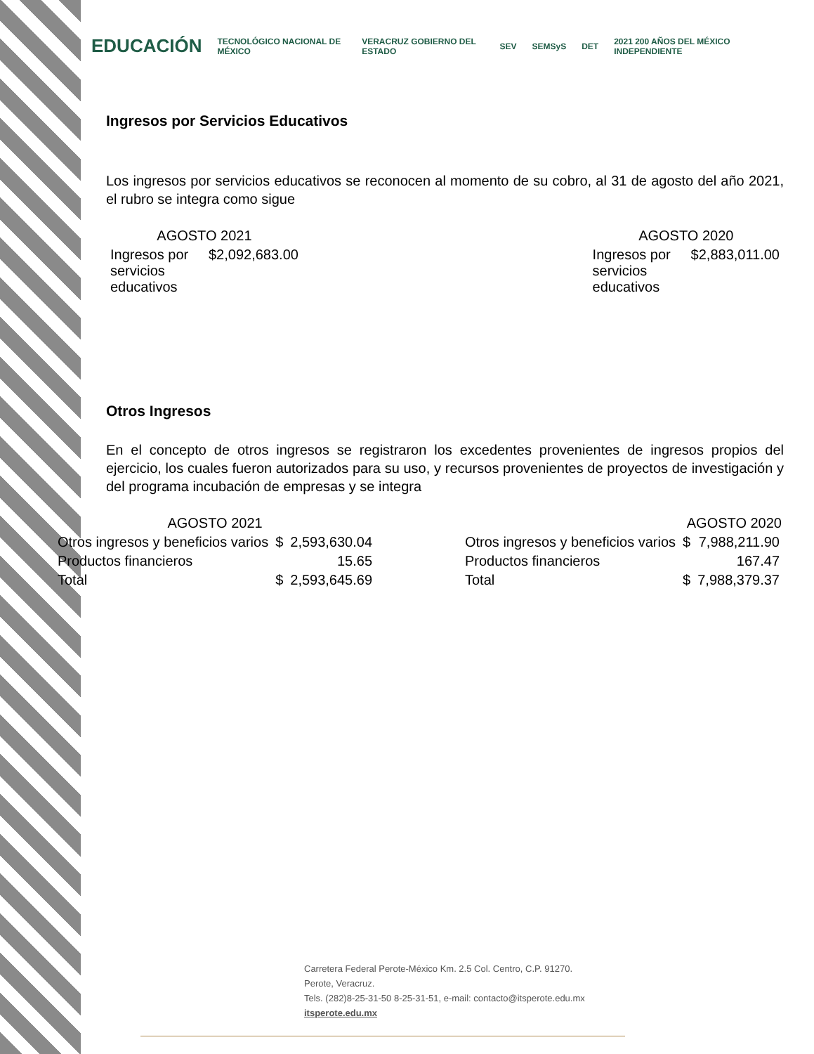EDUCACIÓN TECNOLÓGICO NACIONAL DE MÉXICO VERACRUZ GOBIERNO DEL ESTADO SEV SEMSyS DET 2021 200 AÑOS DEL MÉXICO INDEPENDIENTE
Ingresos por Servicios Educativos
Los ingresos por servicios educativos se reconocen al momento de su cobro, al 31 de agosto del año 2021, el rubro se integra como sigue
| AGOSTO 2021 | |
| --- | --- |
| Ingresos por servicios educativos | $2,092,683.00 |
| AGOSTO 2020 | |
| --- | --- |
| Ingresos por servicios educativos | $2,883,011.00 |
Otros Ingresos
En el concepto de otros ingresos se registraron los excedentes provenientes de ingresos propios del ejercicio, los cuales fueron autorizados para su uso, y recursos provenientes de proyectos de investigación y del programa incubación de empresas y se integra
| AGOSTO 2021 | | |
| --- | --- | --- |
| Otros ingresos y beneficios varios | $ | 2,593,630.04 |
| Productos financieros | | 15.65 |
| Total | $ | 2,593,645.69 |
| AGOSTO 2020 | | |
| --- | --- | --- |
| Otros ingresos y beneficios varios | $ | 7,988,211.90 |
| Productos financieros | | 167.47 |
| Total | $ | 7,988,379.37 |
Carretera Federal Perote-México Km. 2.5 Col. Centro, C.P. 91270.
Perote, Veracruz.
Tels. (282)8-25-31-50 8-25-31-51, e-mail: contacto@itsperote.edu.mx
itsperote.edu.mx